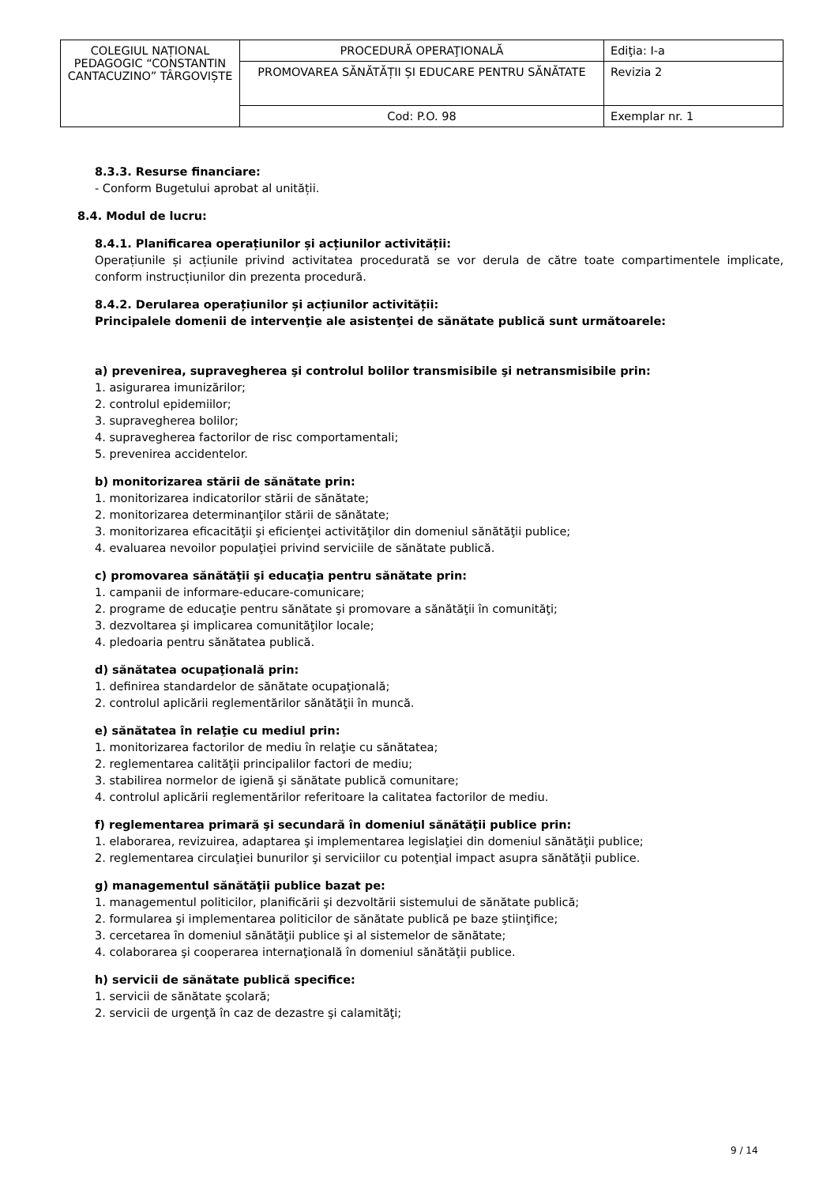| COLEGIUL NAȚIONAL PEDAGOGIC “CONSTANTIN CANTACUZINO” TÂRGOVIȘTE | PROCEDURĂ OPERAŢIONALĂ | Ediţia: I-a |
| | PROMOVAREA SĂNĂTĂȚII ȘI EDUCARE PENTRU SĂNĂTATE | Revizia 2 |
| | Cod: P.O. 98 | Exemplar nr. 1 |
8.3.3. Resurse financiare:
- Conform Bugetului aprobat al unității.
8.4. Modul de lucru:
8.4.1. Planificarea operațiunilor și acțiunilor activității:
Operațiunile și acțiunile privind activitatea procedurată se vor derula de către toate compartimentele implicate, conform instrucțiunilor din prezenta procedură.
8.4.2. Derularea operațiunilor și acțiunilor activității:
Principalele domenii de intervenţie ale asistenţei de sănătate publică sunt următoarele:
a) prevenirea, supravegherea şi controlul bolilor transmisibile şi netransmisibile prin:
1. asigurarea imunizărilor;
2. controlul epidemiilor;
3. supravegherea bolilor;
4. supravegherea factorilor de risc comportamentali;
5. prevenirea accidentelor.
b) monitorizarea stării de sănătate prin:
1. monitorizarea indicatorilor stării de sănătate;
2. monitorizarea determinanţilor stării de sănătate;
3. monitorizarea eficacităţii şi eficienţei activităţilor din domeniul sănătăţii publice;
4. evaluarea nevoilor populaţiei privind serviciile de sănătate publică.
c) promovarea sănătăţii şi educaţia pentru sănătate prin:
1. campanii de informare-educare-comunicare;
2. programe de educaţie pentru sănătate şi promovare a sănătăţii în comunităţi;
3. dezvoltarea şi implicarea comunităţilor locale;
4. pledoaria pentru sănătatea publică.
d) sănătatea ocupaţională prin:
1. definirea standardelor de sănătate ocupaţională;
2. controlul aplicării reglementărilor sănătăţii în muncă.
e) sănătatea în relaţie cu mediul prin:
1. monitorizarea factorilor de mediu în relaţie cu sănătatea;
2. reglementarea calităţii principalilor factori de mediu;
3. stabilirea normelor de igienă şi sănătate publică comunitare;
4. controlul aplicării reglementărilor referitoare la calitatea factorilor de mediu.
f) reglementarea primară şi secundară în domeniul sănătăţii publice prin:
1. elaborarea, revizuirea, adaptarea şi implementarea legislaţiei din domeniul sănătăţii publice;
2. reglementarea circulaţiei bunurilor şi serviciilor cu potenţial impact asupra sănătăţii publice.
g) managementul sănătăţii publice bazat pe:
1. managementul politicilor, planificării şi dezvoltării sistemului de sănătate publică;
2. formularea şi implementarea politicilor de sănătate publică pe baze ştiinţifice;
3. cercetarea în domeniul sănătăţii publice şi al sistemelor de sănătate;
4. colaborarea şi cooperarea internaţională în domeniul sănătăţii publice.
h) servicii de sănătate publică specifice:
1. servicii de sănătate şcolară;
2. servicii de urgenţă în caz de dezastre şi calamităţi;
9 / 14